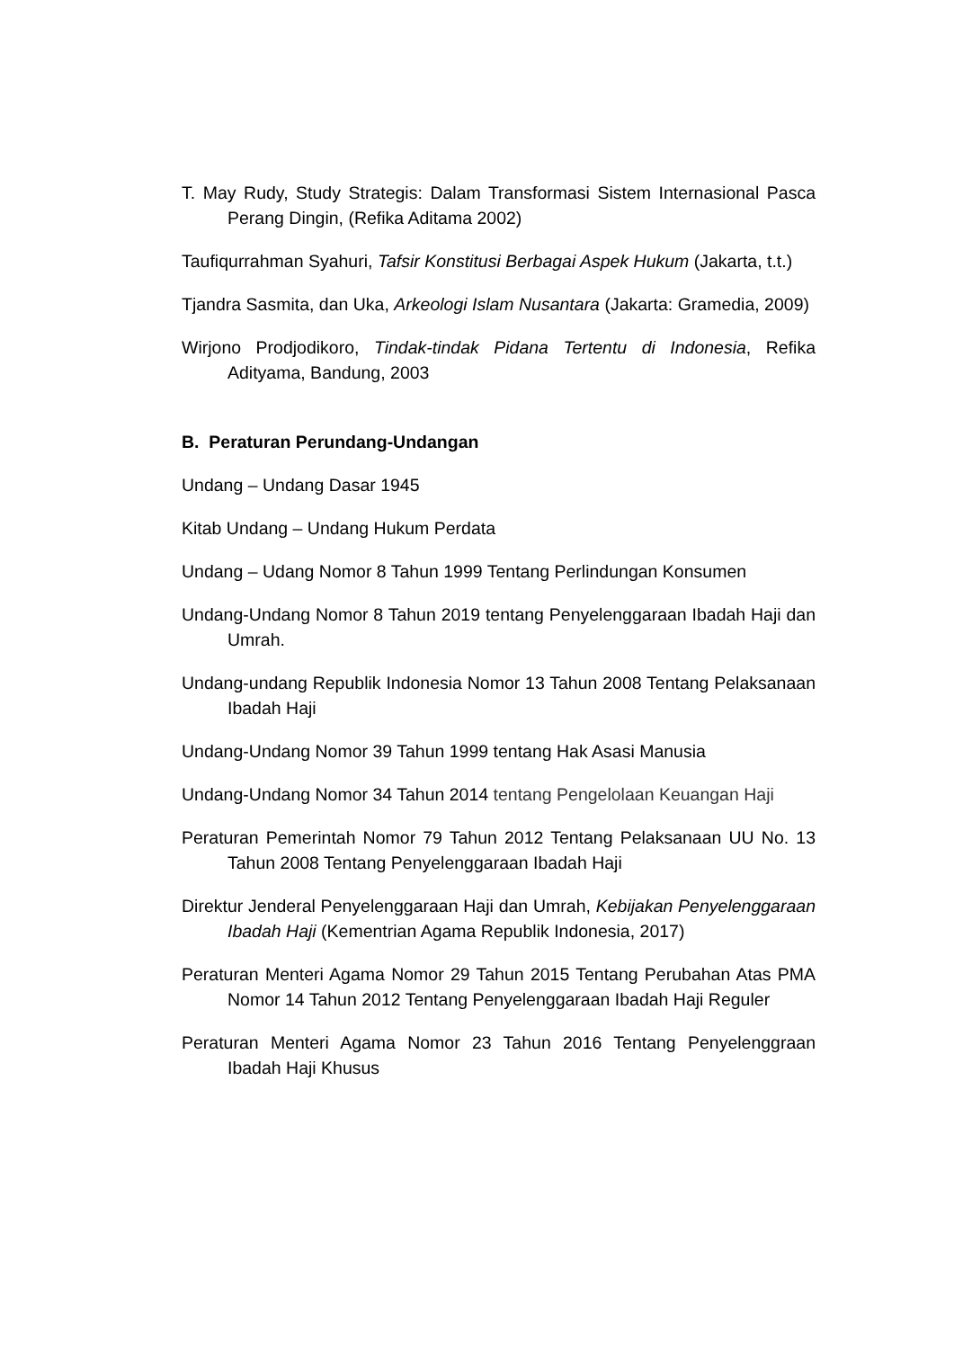T. May Rudy, Study Strategis: Dalam Transformasi Sistem Internasional Pasca Perang Dingin, (Refika Aditama 2002)
Taufiqurrahman Syahuri, Tafsir Konstitusi Berbagai Aspek Hukum (Jakarta, t.t.)
Tjandra Sasmita, dan Uka, Arkeologi Islam Nusantara (Jakarta: Gramedia, 2009)
Wirjono Prodjodikoro, Tindak-tindak Pidana Tertentu di Indonesia, Refika Adityama, Bandung, 2003
B. Peraturan Perundang-Undangan
Undang – Undang Dasar 1945
Kitab Undang – Undang Hukum Perdata
Undang – Udang Nomor 8 Tahun 1999 Tentang Perlindungan Konsumen
Undang-Undang Nomor 8 Tahun 2019 tentang Penyelenggaraan Ibadah Haji dan Umrah.
Undang-undang Republik Indonesia Nomor 13 Tahun 2008 Tentang Pelaksanaan Ibadah Haji
Undang-Undang Nomor 39 Tahun 1999 tentang Hak Asasi Manusia
Undang-Undang Nomor 34 Tahun 2014 tentang Pengelolaan Keuangan Haji
Peraturan Pemerintah Nomor 79 Tahun 2012 Tentang Pelaksanaan UU No. 13 Tahun 2008 Tentang Penyelenggaraan Ibadah Haji
Direktur Jenderal Penyelenggaraan Haji dan Umrah, Kebijakan Penyelenggaraan Ibadah Haji (Kementrian Agama Republik Indonesia, 2017)
Peraturan Menteri Agama Nomor 29 Tahun 2015 Tentang Perubahan Atas PMA Nomor 14 Tahun 2012 Tentang Penyelenggaraan Ibadah Haji Reguler
Peraturan Menteri Agama Nomor 23 Tahun 2016 Tentang Penyelenggraan Ibadah Haji Khusus